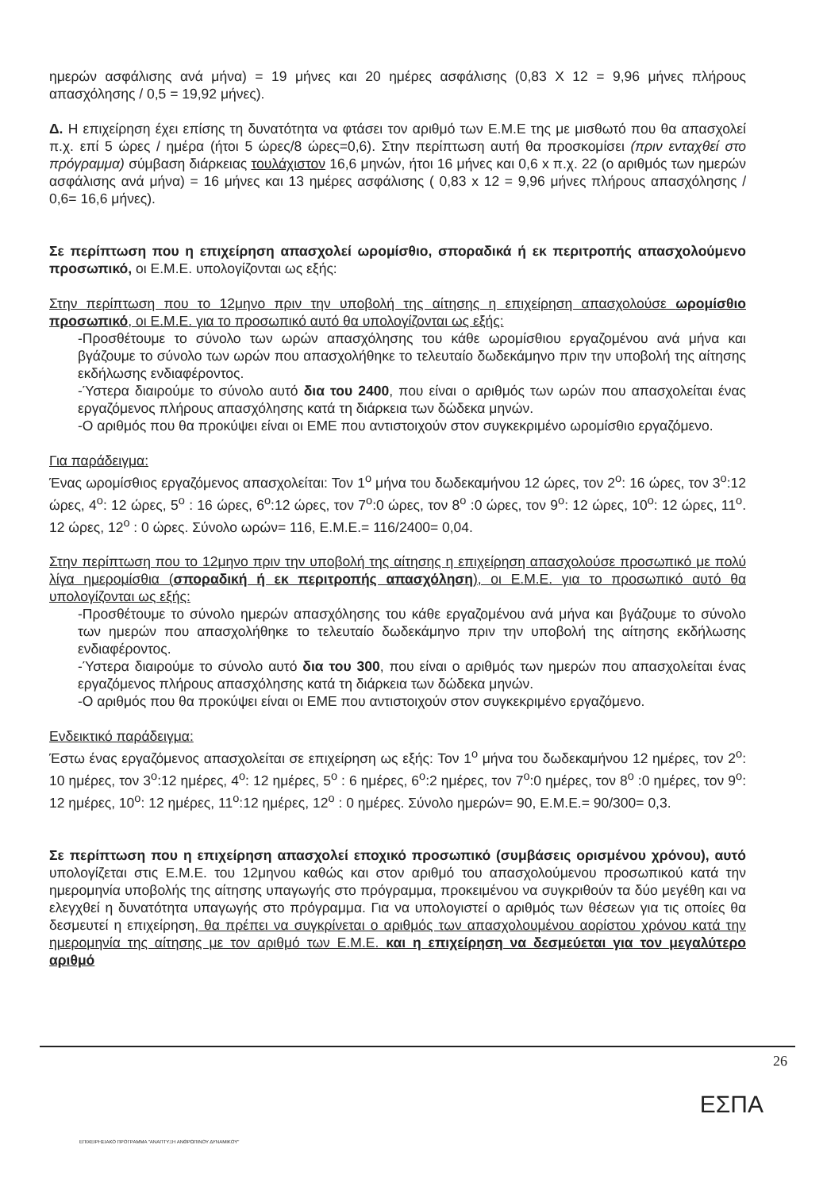ημερών ασφάλισης ανά μήνα) = 19 μήνες και 20 ημέρες ασφάλισης (0,83 Χ 12 = 9,96 μήνες πλήρους απασχόλησης / 0,5 = 19,92 μήνες).
Δ. Η επιχείρηση έχει επίσης τη δυνατότητα να φτάσει τον αριθμό των Ε.Μ.Ε της με μισθωτό που θα απασχολεί π.χ. επί 5 ώρες / ημέρα (ήτοι 5 ώρες/8 ώρες=0,6). Στην περίπτωση αυτή θα προσκομίσει (πριν ενταχθεί στο πρόγραμμα) σύμβαση διάρκειας τουλάχιστον 16,6 μηνών, ήτοι 16 μήνες και 0,6 x π.χ. 22 (ο αριθμός των ημερών ασφάλισης ανά μήνα) = 16 μήνες και 13 ημέρες ασφάλισης ( 0,83 x 12 = 9,96 μήνες πλήρους απασχόλησης / 0,6= 16,6 μήνες).
Σε περίπτωση που η επιχείρηση απασχολεί ωρομίσθιο, σποραδικά ή εκ περιτροπής απασχολούμενο προσωπικό, οι Ε.Μ.Ε. υπολογίζονται ως εξής:
Στην περίπτωση που το 12μηνο πριν την υποβολή της αίτησης η επιχείρηση απασχολούσε ωρομίσθιο προσωπικό, οι Ε.Μ.Ε. για το προσωπικό αυτό θα υπολογίζονται ως εξής:
-Προσθέτουμε το σύνολο των ωρών απασχόλησης του κάθε ωρομίσθιου εργαζομένου ανά μήνα και βγάζουμε το σύνολο των ωρών που απασχολήθηκε το τελευταίο δωδεκάμηνο πριν την υποβολή της αίτησης εκδήλωσης ενδιαφέροντος.
-Ύστερα διαιρούμε το σύνολο αυτό δια του 2400, που είναι ο αριθμός των ωρών που απασχολείται ένας εργαζόμενος πλήρους απασχόλησης κατά τη διάρκεια των δώδεκα μηνών.
-Ο αριθμός που θα προκύψει είναι οι ΕΜΕ που αντιστοιχούν στον συγκεκριμένο ωρομίσθιο εργαζόμενο.
Για παράδειγμα:
Ένας ωρομίσθιος εργαζόμενος απασχολείται: Τον 1<sup>ο</sup> μήνα του δωδεκαμήνου 12 ώρες, τον 2<sup>ο</sup>: 16 ώρες, τον 3<sup>ο</sup>:12 ώρες, 4<sup>ο</sup>: 12 ώρες, 5<sup>ο</sup> : 16 ώρες, 6<sup>ο</sup>:12 ώρες, τον 7<sup>ο</sup>:0 ώρες, τον 8<sup>ο</sup> :0 ώρες, τον 9<sup>ο</sup>: 12 ώρες, 10<sup>ο</sup>: 12 ώρες, 11<sup>ο</sup>. 12 ώρες, 12<sup>ο</sup> : 0 ώρες. Σύνολο ωρών= 116, Ε.Μ.Ε.= 116/2400= 0,04.
Στην περίπτωση που το 12μηνο πριν την υποβολή της αίτησης η επιχείρηση απασχολούσε προσωπικό με πολύ λίγα ημερομίσθια (σποραδική ή εκ περιτροπής απασχόληση), οι Ε.Μ.Ε. για το προσωπικό αυτό θα υπολογίζονται ως εξής:
-Προσθέτουμε το σύνολο ημερών απασχόλησης του κάθε εργαζομένου ανά μήνα και βγάζουμε το σύνολο των ημερών που απασχολήθηκε το τελευταίο δωδεκάμηνο πριν την υποβολή της αίτησης εκδήλωσης ενδιαφέροντος.
-Ύστερα διαιρούμε το σύνολο αυτό δια του 300, που είναι ο αριθμός των ημερών που απασχολείται ένας εργαζόμενος πλήρους απασχόλησης κατά τη διάρκεια των δώδεκα μηνών.
-Ο αριθμός που θα προκύψει είναι οι ΕΜΕ που αντιστοιχούν στον συγκεκριμένο εργαζόμενο.
Ενδεικτικό παράδειγμα:
Έστω ένας εργαζόμενος απασχολείται σε επιχείρηση ως εξής: Τον 1<sup>ο</sup> μήνα του δωδεκαμήνου 12 ημέρες, τον 2<sup>ο</sup>: 10 ημέρες, τον 3<sup>ο</sup>:12 ημέρες, 4<sup>ο</sup>: 12 ημέρες, 5<sup>ο</sup> : 6 ημέρες, 6<sup>ο</sup>:2 ημέρες, τον 7<sup>ο</sup>:0 ημέρες, τον 8<sup>ο</sup> :0 ημέρες, τον 9<sup>ο</sup>: 12 ημέρες, 10<sup>ο</sup>: 12 ημέρες, 11<sup>ο</sup>:12 ημέρες, 12<sup>ο</sup> : 0 ημέρες. Σύνολο ημερών= 90, Ε.Μ.Ε.= 90/300= 0,3.
Σε περίπτωση που η επιχείρηση απασχολεί εποχικό προσωπικό (συμβάσεις ορισμένου χρόνου), αυτό υπολογίζεται στις Ε.Μ.Ε. του 12μηνου καθώς και στον αριθμό του απασχολούμενου προσωπικού κατά την ημερομηνία υποβολής της αίτησης υπαγωγής στο πρόγραμμα, προκειμένου να συγκριθούν τα δύο μεγέθη και να ελεγχθεί η δυνατότητα υπαγωγής στο πρόγραμμα. Για να υπολογιστεί ο αριθμός των θέσεων για τις οποίες θα δεσμευτεί η επιχείρηση, θα πρέπει να συγκρίνεται ο αριθμός των απασχολουμένου αορίστου χρόνου κατά την ημερομηνία της αίτησης με τον αριθμό των Ε.Μ.Ε. και η επιχείρηση να δεσμεύεται για τον μεγαλύτερο αριθμό
26
ΕΣΠΑ
ΕΠΙΧΕΙΡΗΣΙΑΚΟ ΠΡΟΓΡΑΜΜΑ "ΑΝΑΠΤΥΞΗ ΑΝΘΡΩΠΙΝΟΥ ΔΥΝΑΜΙΚΟΥ"